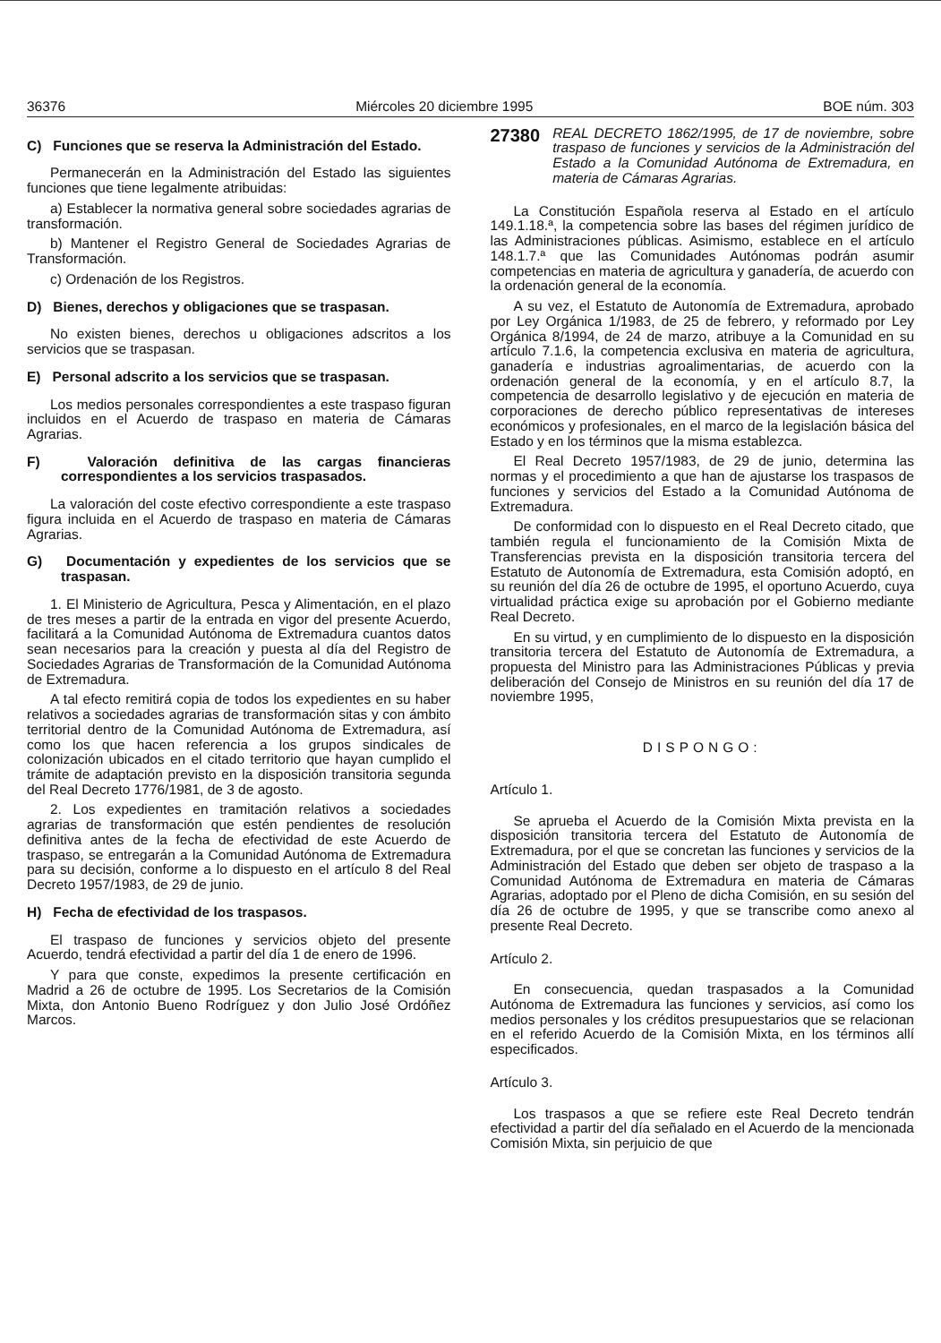36376 Miércoles 20 diciembre 1995 BOE núm. 303
C) Funciones que se reserva la Administración del Estado.
Permanecerán en la Administración del Estado las siguientes funciones que tiene legalmente atribuidas:
a) Establecer la normativa general sobre sociedades agrarias de transformación.
b) Mantener el Registro General de Sociedades Agrarias de Transformación.
c) Ordenación de los Registros.
D) Bienes, derechos y obligaciones que se traspasan.
No existen bienes, derechos u obligaciones adscritos a los servicios que se traspasan.
E) Personal adscrito a los servicios que se traspasan.
Los medios personales correspondientes a este traspaso figuran incluidos en el Acuerdo de traspaso en materia de Cámaras Agrarias.
F) Valoración definitiva de las cargas financieras correspondientes a los servicios traspasados.
La valoración del coste efectivo correspondiente a este traspaso figura incluida en el Acuerdo de traspaso en materia de Cámaras Agrarias.
G) Documentación y expedientes de los servicios que se traspasan.
1. El Ministerio de Agricultura, Pesca y Alimentación, en el plazo de tres meses a partir de la entrada en vigor del presente Acuerdo, facilitará a la Comunidad Autónoma de Extremadura cuantos datos sean necesarios para la creación y puesta al día del Registro de Sociedades Agrarias de Transformación de la Comunidad Autónoma de Extremadura.
A tal efecto remitirá copia de todos los expedientes en su haber relativos a sociedades agrarias de transformación sitas y con ámbito territorial dentro de la Comunidad Autónoma de Extremadura, así como los que hacen referencia a los grupos sindicales de colonización ubicados en el citado territorio que hayan cumplido el trámite de adaptación previsto en la disposición transitoria segunda del Real Decreto 1776/1981, de 3 de agosto.
2. Los expedientes en tramitación relativos a sociedades agrarias de transformación que estén pendientes de resolución definitiva antes de la fecha de efectividad de este Acuerdo de traspaso, se entregarán a la Comunidad Autónoma de Extremadura para su decisión, conforme a lo dispuesto en el artículo 8 del Real Decreto 1957/1983, de 29 de junio.
H) Fecha de efectividad de los traspasos.
El traspaso de funciones y servicios objeto del presente Acuerdo, tendrá efectividad a partir del día 1 de enero de 1996.
Y para que conste, expedimos la presente certificación en Madrid a 26 de octubre de 1995. Los Secretarios de la Comisión Mixta, don Antonio Bueno Rodríguez y don Julio José Ordóñez Marcos.
27380 REAL DECRETO 1862/1995, de 17 de noviembre, sobre traspaso de funciones y servicios de la Administración del Estado a la Comunidad Autónoma de Extremadura, en materia de Cámaras Agrarias.
La Constitución Española reserva al Estado en el artículo 149.1.18.ª, la competencia sobre las bases del régimen jurídico de las Administraciones públicas. Asimismo, establece en el artículo 148.1.7.ª que las Comunidades Autónomas podrán asumir competencias en materia de agricultura y ganadería, de acuerdo con la ordenación general de la economía.
A su vez, el Estatuto de Autonomía de Extremadura, aprobado por Ley Orgánica 1/1983, de 25 de febrero, y reformado por Ley Orgánica 8/1994, de 24 de marzo, atribuye a la Comunidad en su artículo 7.1.6, la competencia exclusiva en materia de agricultura, ganadería e industrias agroalimentarias, de acuerdo con la ordenación general de la economía, y en el artículo 8.7, la competencia de desarrollo legislativo y de ejecución en materia de corporaciones de derecho público representativas de intereses económicos y profesionales, en el marco de la legislación básica del Estado y en los términos que la misma establezca.
El Real Decreto 1957/1983, de 29 de junio, determina las normas y el procedimiento a que han de ajustarse los traspasos de funciones y servicios del Estado a la Comunidad Autónoma de Extremadura.
De conformidad con lo dispuesto en el Real Decreto citado, que también regula el funcionamiento de la Comisión Mixta de Transferencias prevista en la disposición transitoria tercera del Estatuto de Autonomía de Extremadura, esta Comisión adoptó, en su reunión del día 26 de octubre de 1995, el oportuno Acuerdo, cuya virtualidad práctica exige su aprobación por el Gobierno mediante Real Decreto.
En su virtud, y en cumplimiento de lo dispuesto en la disposición transitoria tercera del Estatuto de Autonomía de Extremadura, a propuesta del Ministro para las Administraciones Públicas y previa deliberación del Consejo de Ministros en su reunión del día 17 de noviembre 1995,
DISPONGO:
Artículo 1.
Se aprueba el Acuerdo de la Comisión Mixta prevista en la disposición transitoria tercera del Estatuto de Autonomía de Extremadura, por el que se concretan las funciones y servicios de la Administración del Estado que deben ser objeto de traspaso a la Comunidad Autónoma de Extremadura en materia de Cámaras Agrarias, adoptado por el Pleno de dicha Comisión, en su sesión del día 26 de octubre de 1995, y que se transcribe como anexo al presente Real Decreto.
Artículo 2.
En consecuencia, quedan traspasados a la Comunidad Autónoma de Extremadura las funciones y servicios, así como los medios personales y los créditos presupuestarios que se relacionan en el referido Acuerdo de la Comisión Mixta, en los términos allí especificados.
Artículo 3.
Los traspasos a que se refiere este Real Decreto tendrán efectividad a partir del día señalado en el Acuerdo de la mencionada Comisión Mixta, sin perjuicio de que